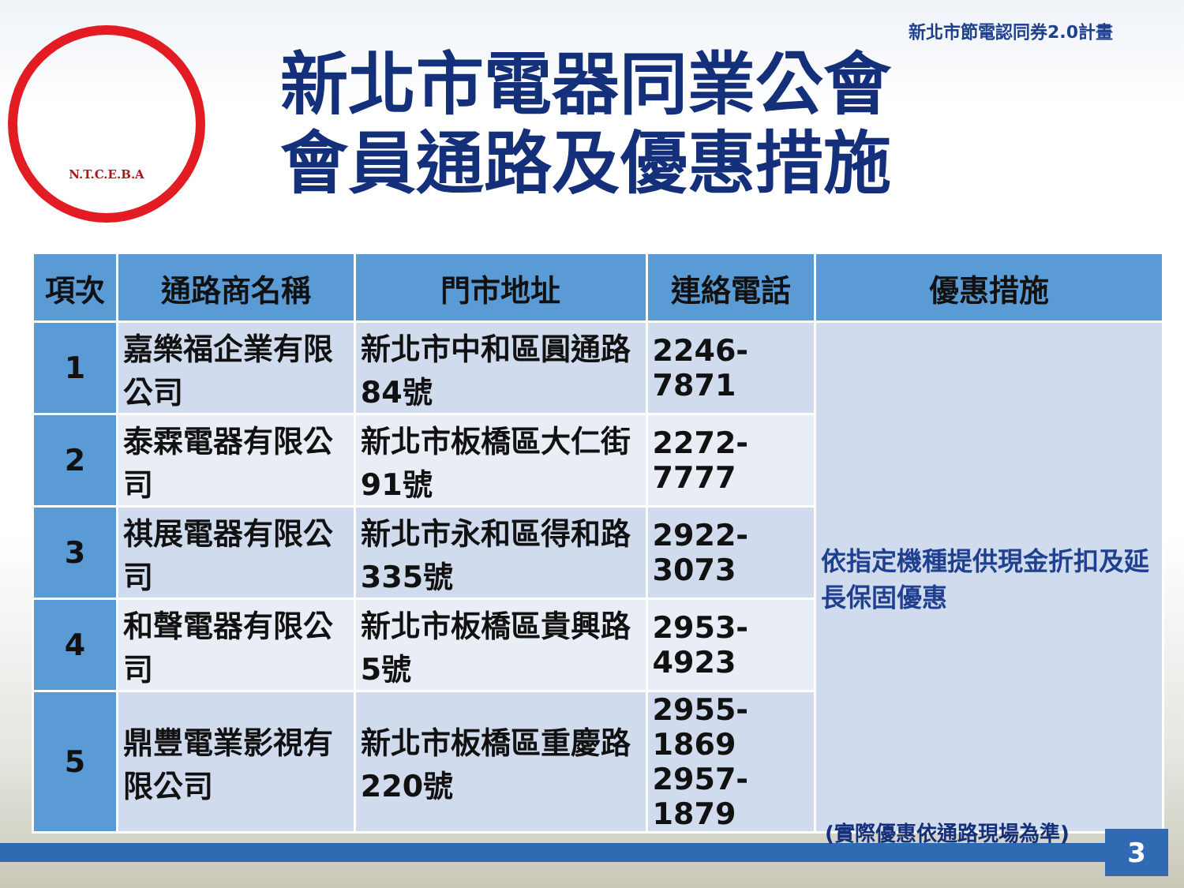新北市節電認同券2.0計畫
N.T.C.E.B.A
新北市電器同業公會
會員通路及優惠措施
| 項次 | 通路商名稱 | 門市地址 | 連絡電話 | 優惠措施 |
| --- | --- | --- | --- | --- |
| 1 | 嘉樂福企業有限公司 | 新北市中和區圓通路84號 | 2246-7871 | 依指定機種提供現金折扣及延長保固優惠 |
| 2 | 泰霖電器有限公司 | 新北市板橋區大仁街91號 | 2272-7777 | |
| 3 | 祺展電器有限公司 | 新北市永和區得和路335號 | 2922-3073 | |
| 4 | 和聲電器有限公司 | 新北市板橋區貴興路5號 | 2953-4923 | |
| 5 | 鼎豐電業影視有限公司 | 新北市板橋區重慶路220號 | 2955-1869 2957-1879 | |
(實際優惠依通路現場為準) 3